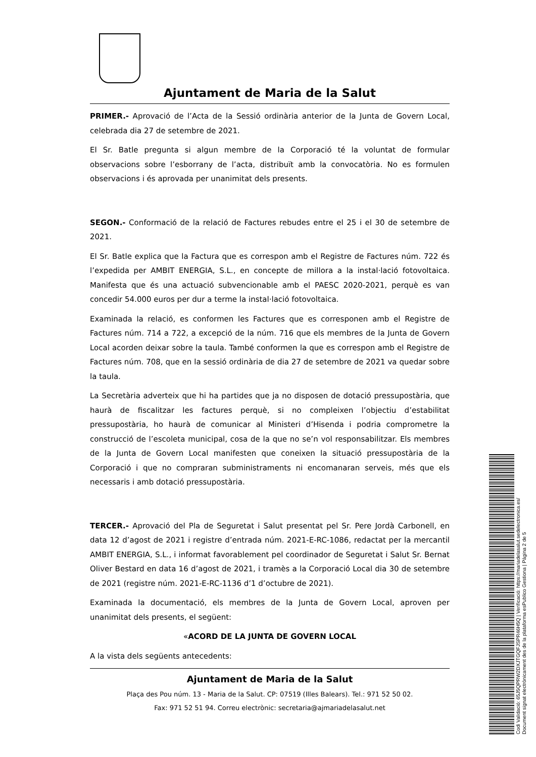Ajuntament de Maria de la Salut
PRIMER.- Aprovació de l’Acta de la Sessió ordinària anterior de la Junta de Govern Local, celebrada dia 27 de setembre de 2021.
El Sr. Batle pregunta si algun membre de la Corporació té la voluntat de formular observacions sobre l’esborrany de l’acta, distribuït amb la convocatòria. No es formulen observacions i és aprovada per unanimitat dels presents.
SEGON.- Conformació de la relació de Factures rebudes entre el 25 i el 30 de setembre de 2021.
El Sr. Batle explica que la Factura que es correspon amb el Registre de Factures núm. 722 és l’expedida per AMBIT ENERGIA, S.L., en concepte de millora a la instal·lació fotovoltaica. Manifesta que és una actuació subvencionable amb el PAESC 2020-2021, perquè es van concedir 54.000 euros per dur a terme la instal·lació fotovoltaica.
Examinada la relació, es conformen les Factures que es corresponen amb el Registre de Factures núm. 714 a 722, a excepció de la núm. 716 que els membres de la Junta de Govern Local acorden deixar sobre la taula. També conformen la que es correspon amb el Registre de Factures núm. 708, que en la sessió ordinària de dia 27 de setembre de 2021 va quedar sobre la taula.
La Secretària adverteix que hi ha partides que ja no disposen de dotació pressupostària, que haurà de fiscalitzar les factures perquè, si no compleixen l’objectiu d’estabilitat pressupostària, ho haurà de comunicar al Ministeri d’Hisenda i podria comprometre la construcció de l’escoleta municipal, cosa de la que no se’n vol responsabilitzar. Els membres de la Junta de Govern Local manifesten que coneixen la situació pressupostària de la Corporació i que no compraran subministraments ni encomanaran serveis, més que els necessaris i amb dotació pressupostària.
TERCER.- Aprovació del Pla de Seguretat i Salut presentat pel Sr. Pere Jordà Carbonell, en data 12 d’agost de 2021 i registre d’entrada núm. 2021-E-RC-1086, redactat per la mercantil AMBIT ENERGIA, S.L., i informat favorablement pel coordinador de Seguretat i Salut Sr. Bernat Oliver Bestard en data 16 d’agost de 2021, i tramès a la Corporació Local dia 30 de setembre de 2021 (registre núm. 2021-E-RC-1136 d’1 d’octubre de 2021).
Examinada la documentació, els membres de la Junta de Govern Local, aproven per unanimitat dels presents, el següent:
«ACORD DE LA JUNTA DE GOVERN LOCAL
A la vista dels següents antecedents:
Ajuntament de Maria de la Salut
Plaça des Pou núm. 13 - Maria de la Salut. CP: 07519 (Illes Balears). Tel.: 971 52 50 02.
Fax: 971 52 51 94. Correu electrònic: secretaria@ajmariadelasalut.net
Codi Validació: 65J5QPRW2DXJTGQFJSPR46H5Q | Verificació: https://mariadelasalut.sedelectronica.es/
Document signat electrònicament des de la plataforma esPublico Gestiona | Pàgina 2 de 5